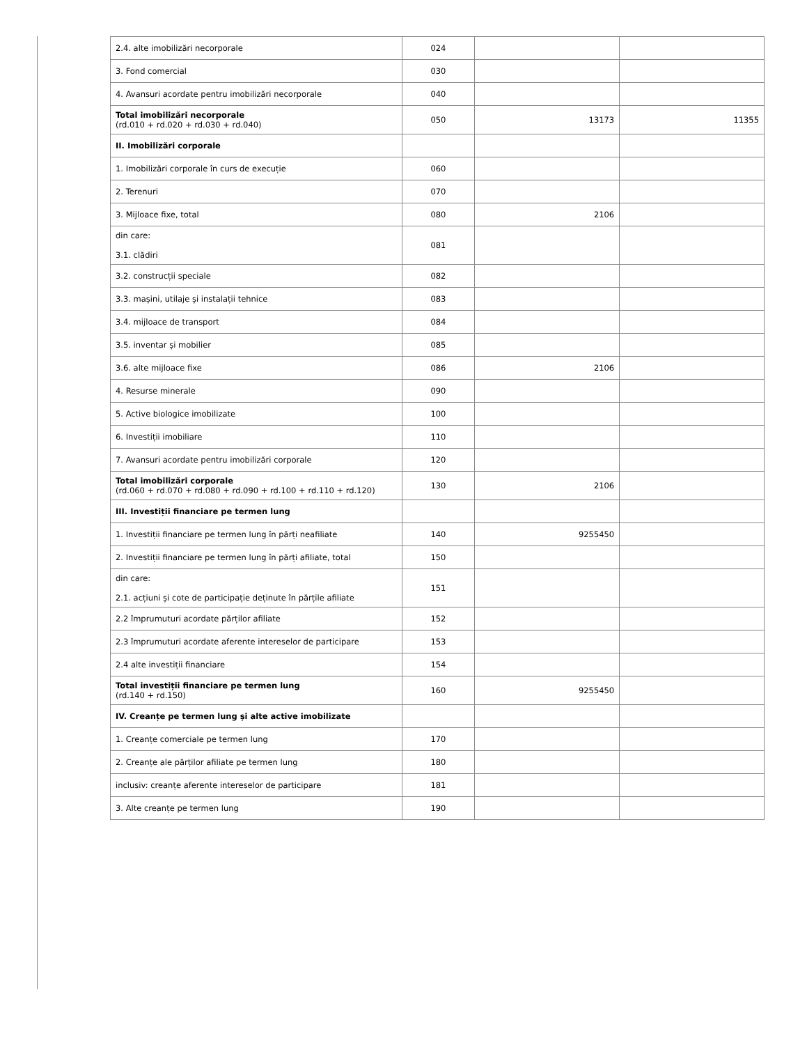| 2.4. alte imobilizări necorporale | 024 | | |
| 3. Fond comercial | 030 | | |
| 4. Avansuri acordate pentru imobilizări necorporale | 040 | | |
| Total imobilizări necorporale (rd.010 + rd.020 + rd.030 + rd.040) | 050 | 13173 | 11355 |
| II. Imobilizări corporale | | | |
| 1. Imobilizări corporale în curs de execuție | 060 | | |
| 2. Terenuri | 070 | | |
| 3. Mijloace fixe, total | 080 | 2106 | |
| din care: 3.1. clădiri | 081 | | |
| 3.2. construcții speciale | 082 | | |
| 3.3. mașini, utilaje și instalații tehnice | 083 | | |
| 3.4. mijloace de transport | 084 | | |
| 3.5. inventar și mobilier | 085 | | |
| 3.6. alte mijloace fixe | 086 | 2106 | |
| 4. Resurse minerale | 090 | | |
| 5. Active biologice imobilizate | 100 | | |
| 6. Investiții imobiliare | 110 | | |
| 7. Avansuri acordate pentru imobilizări corporale | 120 | | |
| Total imobilizări corporale (rd.060 + rd.070 + rd.080 + rd.090 + rd.100 + rd.110 + rd.120) | 130 | 2106 | |
| III. Investiții financiare pe termen lung | | | |
| 1. Investiții financiare pe termen lung în părți neafiliate | 140 | 9255450 | |
| 2. Investiții financiare pe termen lung în părți afiliate, total | 150 | | |
| din care: 2.1. acțiuni și cote de participație deținute în părțile afiliate | 151 | | |
| 2.2 împrumuturi acordate părților afiliate | 152 | | |
| 2.3 împrumuturi acordate aferente intereselor de participare | 153 | | |
| 2.4 alte investiții financiare | 154 | | |
| Total investiții financiare pe termen lung (rd.140 + rd.150) | 160 | 9255450 | |
| IV. Creanțe pe termen lung și alte active imobilizate | | | |
| 1. Creanțe comerciale pe termen lung | 170 | | |
| 2. Creanțe ale părților afiliate pe termen lung | 180 | | |
| inclusiv: creanțe aferente intereselor de participare | 181 | | |
| 3. Alte creanțe pe termen lung | 190 | | |